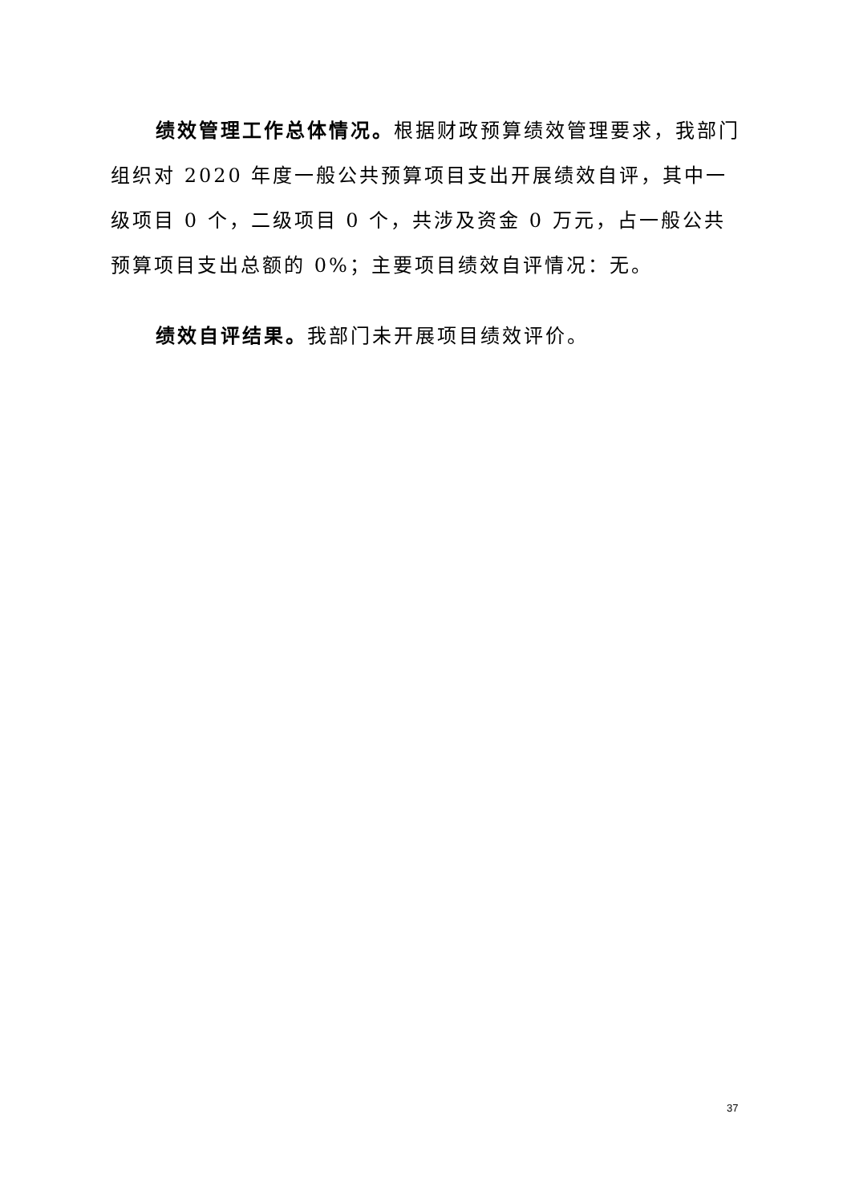绩效管理工作总体情况。根据财政预算绩效管理要求，我部门组织对 2020 年度一般公共预算项目支出开展绩效自评，其中一级项目 0 个，二级项目 0 个，共涉及资金 0 万元，占一般公共预算项目支出总额的 0%；主要项目绩效自评情况：无。
绩效自评结果。我部门未开展项目绩效评价。
37